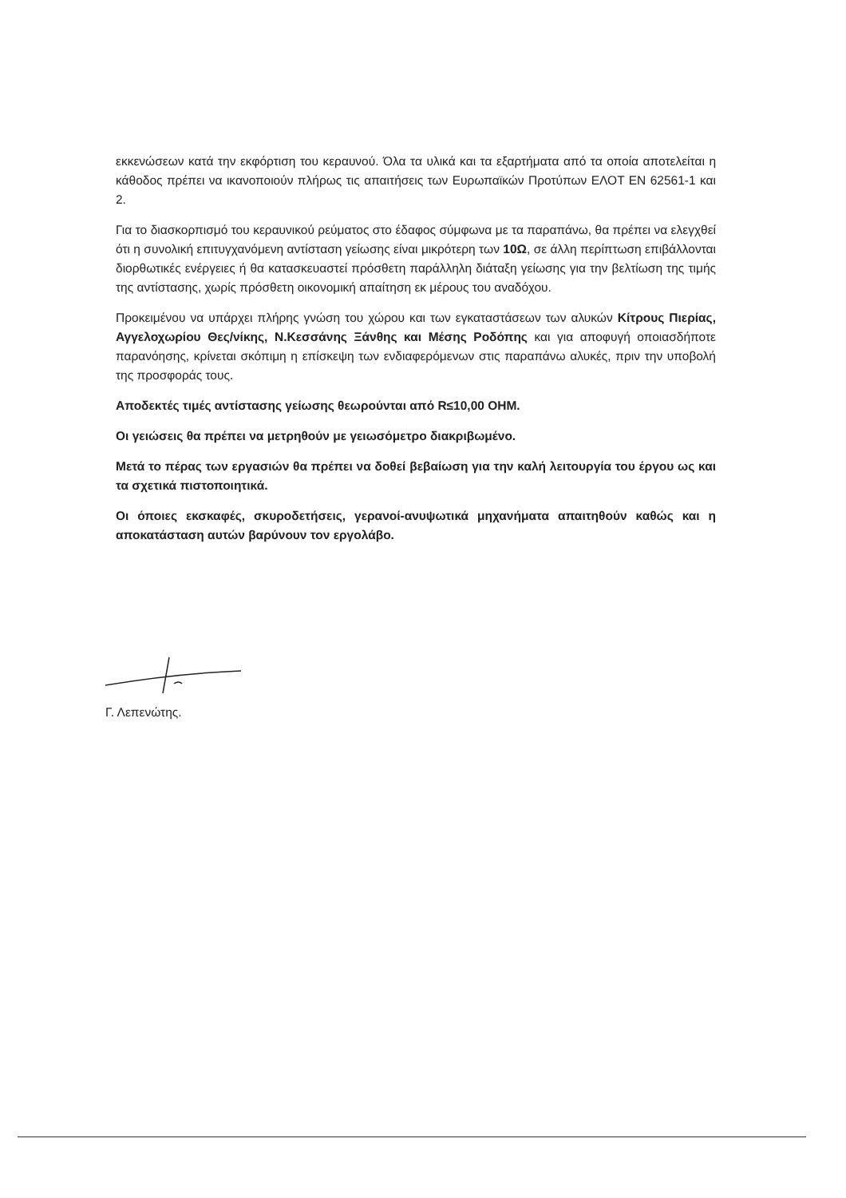εκκενώσεων κατά την εκφόρτιση του κεραυνού. Όλα τα υλικά και τα εξαρτήματα από τα οποία αποτελείται η κάθοδος πρέπει να ικανοποιούν πλήρως τις απαιτήσεις των Ευρωπαϊκών Προτύπων ΕΛΟΤ ΕΝ 62561-1 και 2.
Για το διασκορπισμό του κεραυνικού ρεύματος στο έδαφος σύμφωνα με τα παραπάνω, θα πρέπει να ελεγχθεί ότι η συνολική επιτυγχανόμενη αντίσταση γείωσης είναι μικρότερη των 10Ω, σε άλλη περίπτωση επιβάλλονται διορθωτικές ενέργειες ή θα κατασκευαστεί πρόσθετη παράλληλη διάταξη γείωσης για την βελτίωση της τιμής της αντίστασης, χωρίς πρόσθετη οικονομική απαίτηση εκ μέρους του αναδόχου.
Προκειμένου να υπάρχει πλήρης γνώση του χώρου και των εγκαταστάσεων των αλυκών Κίτρους Πιερίας, Αγγελοχωρίου Θες/νίκης, Ν.Κεσσάνης Ξάνθης και Μέσης Ροδόπης και για αποφυγή οποιασδήποτε παρανόησης, κρίνεται σκόπιμη η επίσκεψη των ενδιαφερόμενων στις παραπάνω αλυκές, πριν την υποβολή της προσφοράς τους.
Αποδεκτές τιμές αντίστασης γείωσης θεωρούνται από R≤10,00 OHM.
Οι γειώσεις θα πρέπει να μετρηθούν με γειωσόμετρο διακριβωμένο.
Μετά το πέρας των εργασιών θα πρέπει να δοθεί βεβαίωση για την καλή λειτουργία του έργου ως και τα σχετικά πιστοποιητικά.
Οι όποιες εκσκαφές, σκυροδετήσεις, γερανοί-ανυψωτικά μηχανήματα απαιτηθούν καθώς και η αποκατάσταση αυτών βαρύνουν τον εργολάβο.
Γ. Λεπενώτης.